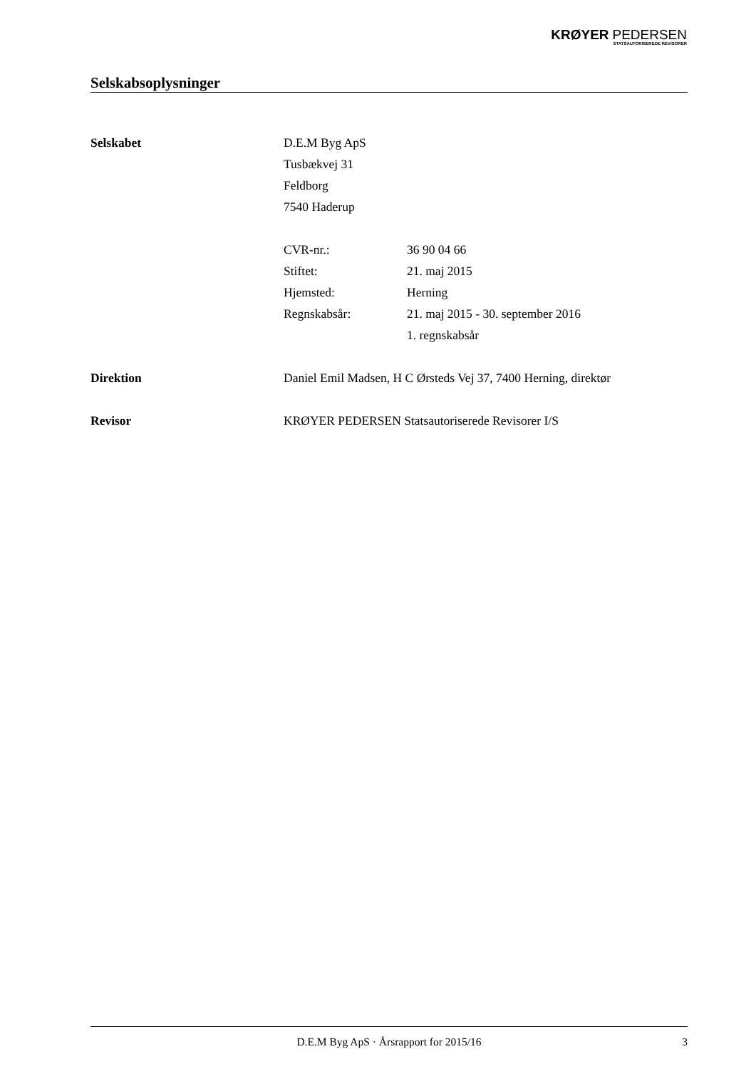KRØYER PEDERSEN
STATSAUTORISEREDE REVISORER
Selskabsoplysninger
Selskabet D.E.M Byg ApS
Tusbækvej 31
Feldborg
7540 Haderup
CVR-nr.: 36 90 04 66
Stiftet: 21. maj 2015
Hjemsted: Herning
Regnskabsår: 21. maj 2015 - 30. september 2016
1. regnskabsår
Direktion Daniel Emil Madsen, H C Ørsteds Vej 37, 7400 Herning, direktør
Revisor KRØYER PEDERSEN Statsautoriserede Revisorer I/S
D.E.M Byg ApS · Årsrapport for 2015/16 3